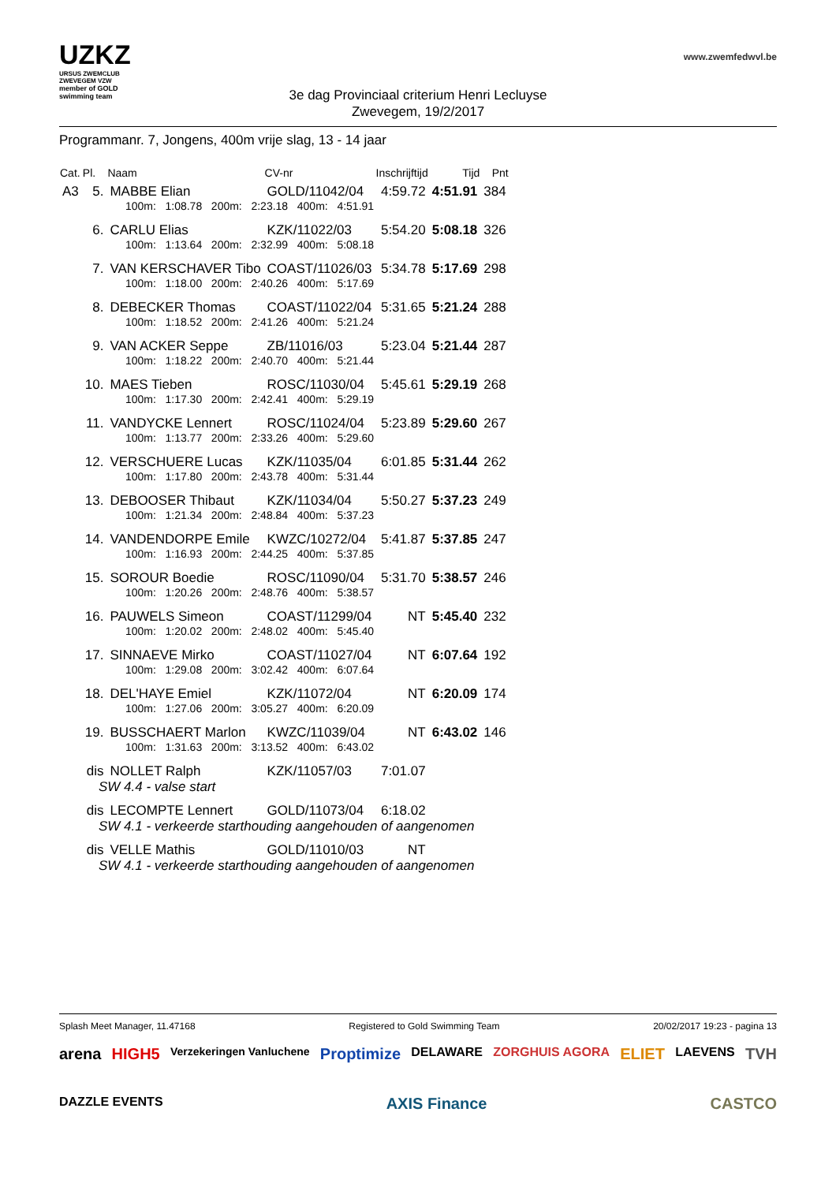UZKZ
URSUS ZWEMCLUB ZWEVEGEM VZW
member of GOLD swimming team
www.zwemfedwvl.be
3e dag Provinciaal criterium Henri Lecluyse
Zwevegem, 19/2/2017
Programmanr. 7, Jongens, 400m vrije slag, 13 - 14 jaar
| Cat. | Pl. | Naam | CV-nr | Inschrijftijd | Tijd | Pnt |
| --- | --- | --- | --- | --- | --- | --- |
| A3 | 5. | MABBE Elian | GOLD/11042/04 | 4:59.72 | 4:51.91 | 384 |
| | | 100m: 1:08.78 200m: 2:23.18 400m: 4:51.91 | | | | |
| | 6. | CARLU Elias | KZK/11022/03 | 5:54.20 | 5:08.18 | 326 |
| | | 100m: 1:13.64 200m: 2:32.99 400m: 5:08.18 | | | | |
| | 7. | VAN KERSCHAVER Tibo | COAST/11026/03 | 5:34.78 | 5:17.69 | 298 |
| | | 100m: 1:18.00 200m: 2:40.26 400m: 5:17.69 | | | | |
| | 8. | DEBECKER Thomas | COAST/11022/04 | 5:31.65 | 5:21.24 | 288 |
| | | 100m: 1:18.52 200m: 2:41.26 400m: 5:21.24 | | | | |
| | 9. | VAN ACKER Seppe | ZB/11016/03 | 5:23.04 | 5:21.44 | 287 |
| | | 100m: 1:18.22 200m: 2:40.70 400m: 5:21.44 | | | | |
| | 10. | MAES Tieben | ROSC/11030/04 | 5:45.61 | 5:29.19 | 268 |
| | | 100m: 1:17.30 200m: 2:42.41 400m: 5:29.19 | | | | |
| | 11. | VANDYCKE Lennert | ROSC/11024/04 | 5:23.89 | 5:29.60 | 267 |
| | | 100m: 1:13.77 200m: 2:33.26 400m: 5:29.60 | | | | |
| | 12. | VERSCHUERE Lucas | KZK/11035/04 | 6:01.85 | 5:31.44 | 262 |
| | | 100m: 1:17.80 200m: 2:43.78 400m: 5:31.44 | | | | |
| | 13. | DEBOOSER Thibaut | KZK/11034/04 | 5:50.27 | 5:37.23 | 249 |
| | | 100m: 1:21.34 200m: 2:48.84 400m: 5:37.23 | | | | |
| | 14. | VANDENDORPE Emile | KWZC/10272/04 | 5:41.87 | 5:37.85 | 247 |
| | | 100m: 1:16.93 200m: 2:44.25 400m: 5:37.85 | | | | |
| | 15. | SOROUR Boedie | ROSC/11090/04 | 5:31.70 | 5:38.57 | 246 |
| | | 100m: 1:20.26 200m: 2:48.76 400m: 5:38.57 | | | | |
| | 16. | PAUWELS Simeon | COAST/11299/04 | NT | 5:45.40 | 232 |
| | | 100m: 1:20.02 200m: 2:48.02 400m: 5:45.40 | | | | |
| | 17. | SINNAEVE Mirko | COAST/11027/04 | NT | 6:07.64 | 192 |
| | | 100m: 1:29.08 200m: 3:02.42 400m: 6:07.64 | | | | |
| | 18. | DEL'HAYE Emiel | KZK/11072/04 | NT | 6:20.09 | 174 |
| | | 100m: 1:27.06 200m: 3:05.27 400m: 6:20.09 | | | | |
| | 19. | BUSSCHAERT Marlon | KWZC/11039/04 | NT | 6:43.02 | 146 |
| | | 100m: 1:31.63 200m: 3:13.52 400m: 6:43.02 | | | | |
| | dis | NOLLET Ralph | KZK/11057/03 | 7:01.07 | | |
| SW 4.4 - valse start | | | | | | |
| | dis | LECOMPTE Lennert | GOLD/11073/04 | 6:18.02 | | |
| SW 4.1 - verkeerde starthouding aangehouden of aangenomen | | | | | | |
| | dis | VELLE Mathis | GOLD/11010/03 | NT | | |
| SW 4.1 - verkeerde starthouding aangehouden of aangenomen | | | | | | |
Splash Meet Manager, 11.47168 Registered to Gold Swimming Team 20/02/2017 19:23 - pagina 13
arena HIGH5 Verzekeringen Vanluchene Proptimize DELAWARE ZORGHUIS AGORA ELIET LAEVENS TVH DAZZLE EVENTS AXIS Finance CASTCO